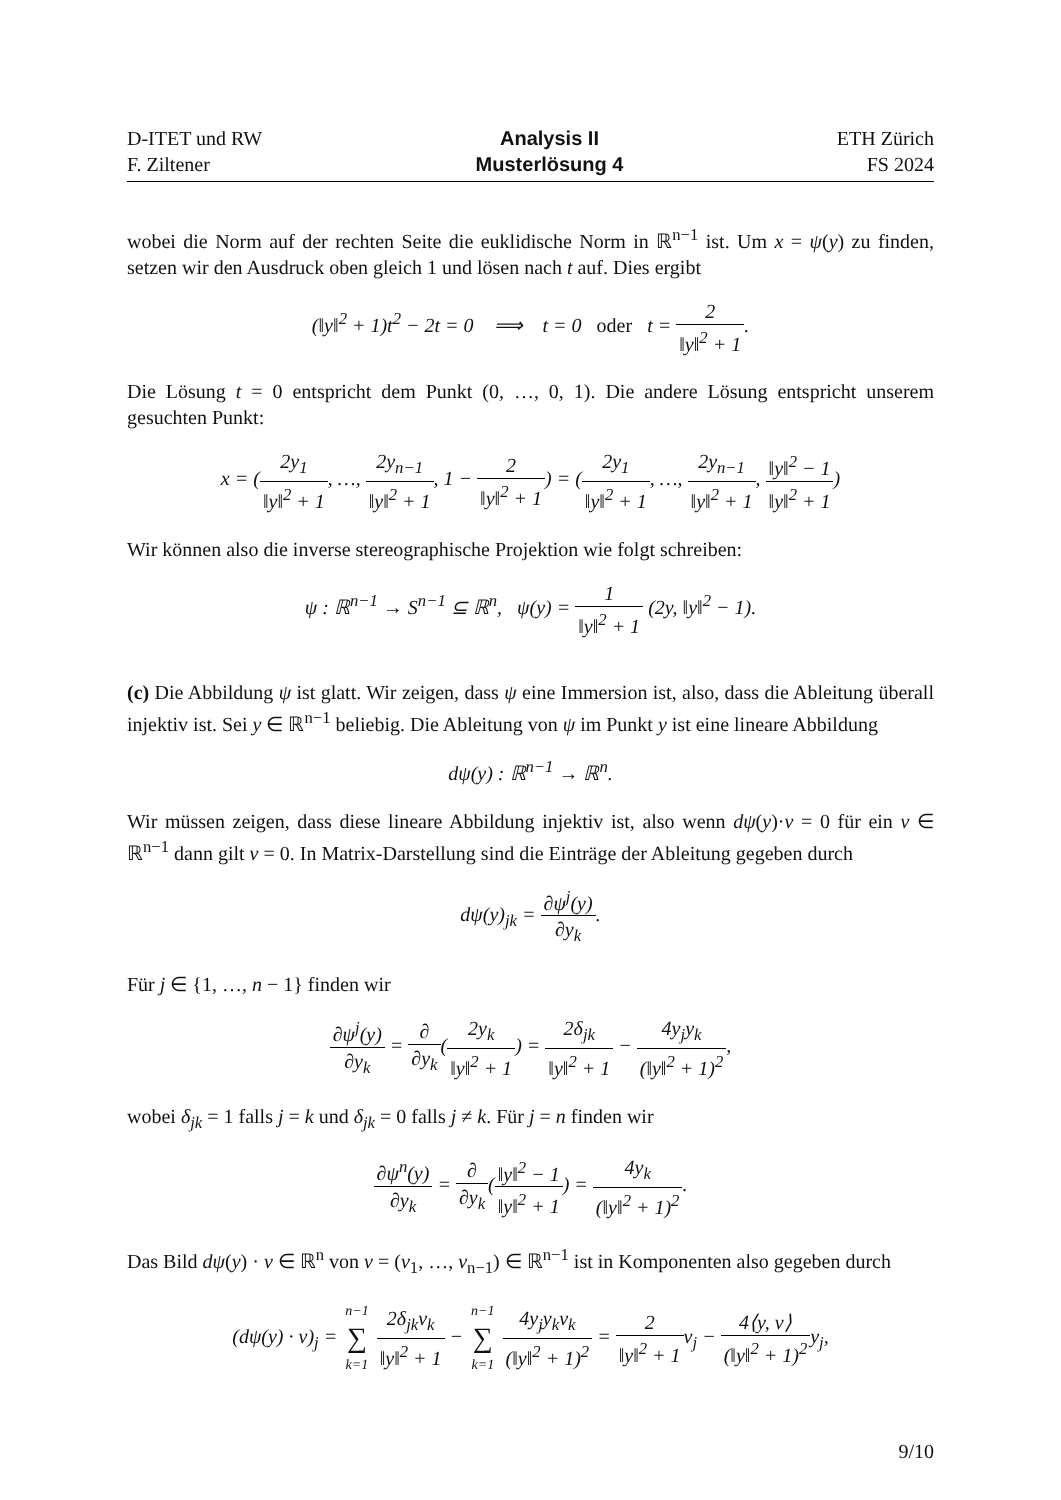D-ITET und RW
F. Ziltener
Analysis II
Musterlösung 4
ETH Zürich
FS 2024
wobei die Norm auf der rechten Seite die euklidische Norm in ℝ<sup>n−1</sup> ist. Um x = ψ(y) zu finden, setzen wir den Ausdruck oben gleich 1 und lösen nach t auf. Dies ergibt
(‖y‖<sup>2</sup> + 1)t<sup>2</sup> − 2t = 0 ⟹ t = 0 oder t = 2 ‖y‖<sup>2</sup> + 1.
Die Lösung t = 0 entspricht dem Punkt (0, …, 0, 1). Die andere Lösung entspricht unserem gesuchten Punkt:
x = (2y<sub>1</sub> ‖y‖<sup>2</sup> + 1, …, 2y<sub>n−1</sub> ‖y‖<sup>2</sup> + 1, 1 − 2 ‖y‖<sup>2</sup> + 1) = (2y<sub>1</sub> ‖y‖<sup>2</sup> + 1, …, 2y<sub>n−1</sub> ‖y‖<sup>2</sup> + 1, ‖y‖<sup>2</sup> − 1 ‖y‖<sup>2</sup> + 1)
Wir können also die inverse stereographische Projektion wie folgt schreiben:
ψ : ℝ<sup>n−1</sup> → S<sup>n−1</sup> ⊆ ℝ<sup>n</sup>, ψ(y) = 1 ‖y‖<sup>2</sup> + 1 (2y, ‖y‖<sup>2</sup> − 1).
(c) Die Abbildung ψ ist glatt. Wir zeigen, dass ψ eine Immersion ist, also, dass die Ableitung überall injektiv ist. Sei y ∈ ℝ<sup>n−1</sup> beliebig. Die Ableitung von ψ im Punkt y ist eine lineare Abbildung
dψ(y) : ℝ<sup>n−1</sup> → ℝ<sup>n</sup>.
Wir müssen zeigen, dass diese lineare Abbildung injektiv ist, also wenn dψ(y)·v = 0 für ein v ∈ ℝ<sup>n−1</sup> dann gilt v = 0. In Matrix-Darstellung sind die Einträge der Ableitung gegeben durch
dψ(y)<sub>jk</sub> = ∂ψ<sup>j</sup>(y) ∂y<sub>k</sub>.
Für j ∈ {1, …, n − 1} finden wir
∂ψ<sup>j</sup>(y) ∂y<sub>k</sub> = ∂ ∂y<sub>k</sub>(2y<sub>k</sub> ‖y‖<sup>2</sup> + 1) = 2δ<sub>jk</sub> ‖y‖<sup>2</sup> + 1 − 4y<sub>j</sub>y<sub>k</sub> (‖y‖<sup>2</sup> + 1)<sup>2</sup>,
wobei δ<sub>jk</sub> = 1 falls j = k und δ<sub>jk</sub> = 0 falls j ≠ k. Für j = n finden wir
∂ψ<sup>n</sup>(y) ∂y<sub>k</sub> = ∂ ∂y<sub>k</sub>(‖y‖<sup>2</sup> − 1 ‖y‖<sup>2</sup> + 1) = 4y<sub>k</sub> (‖y‖<sup>2</sup> + 1)<sup>2</sup>.
Das Bild dψ(y) · v ∈ ℝ<sup>n</sup> von v = (v<sub>1</sub>, …, v<sub>n−1</sub>) ∈ ℝ<sup>n−1</sup> ist in Komponenten also gegeben durch
(dψ(y) · v)<sub>j</sub> = n−1 ∑ k=1 2δ<sub>jk</sub>v<sub>k</sub> ‖y‖<sup>2</sup> + 1 − n−1 ∑ k=1 4y<sub>j</sub>y<sub>k</sub>v<sub>k</sub> (‖y‖<sup>2</sup> + 1)<sup>2</sup> = 2 ‖y‖<sup>2</sup> + 1v<sub>j</sub> − 4⟨y, v⟩ (‖y‖<sup>2</sup> + 1)<sup>2</sup>y<sub>j</sub>,
9/10